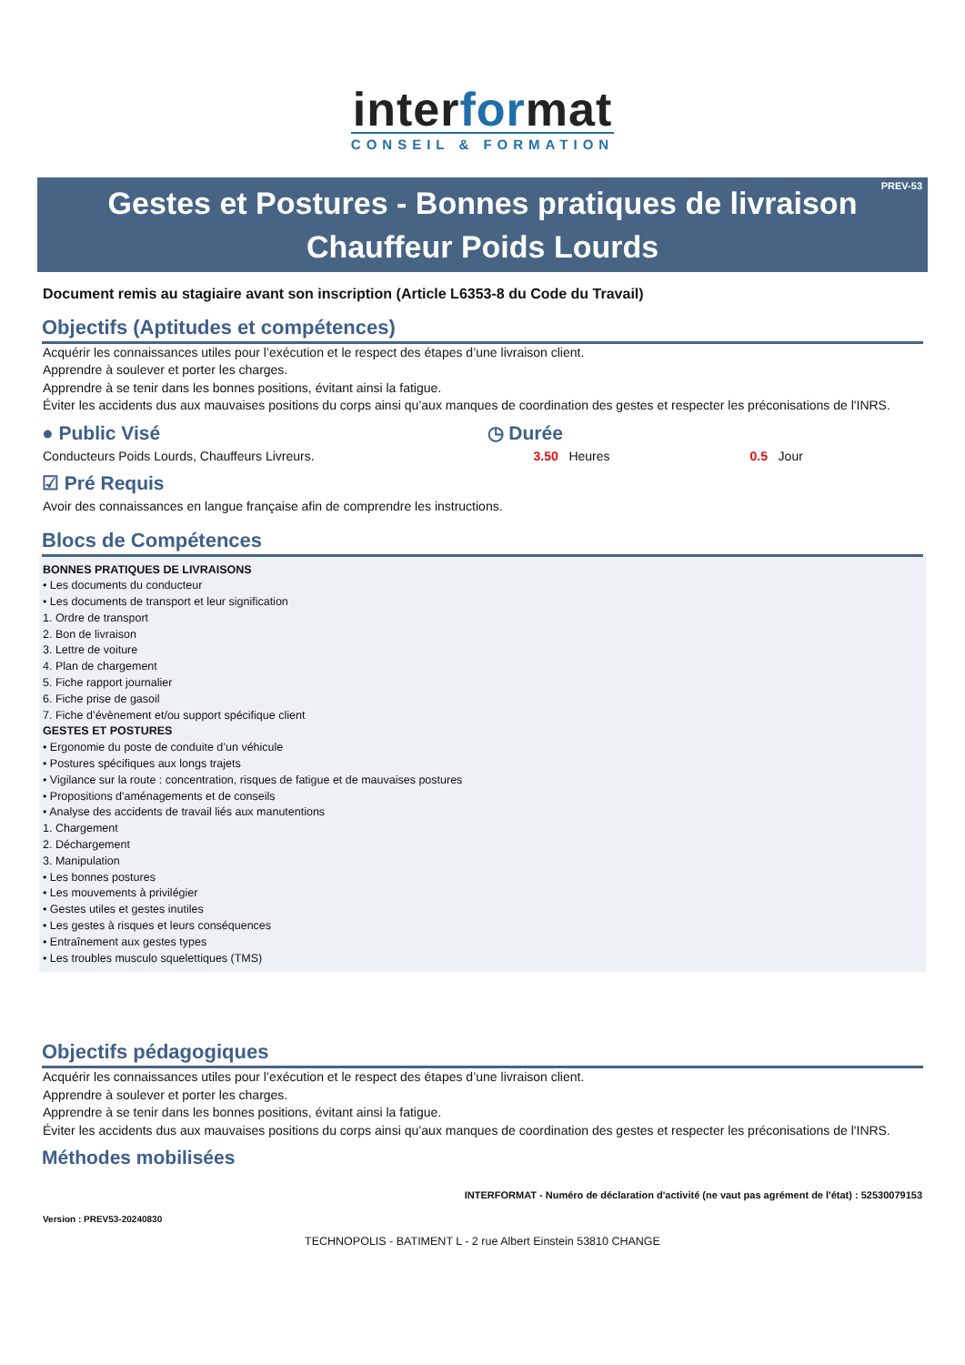interformat
CONSEIL & FORMATION
PREV-53 Gestes et Postures - Bonnes pratiques de livraison
Chauffeur Poids Lourds
Document remis au stagiaire avant son inscription (Article L6353-8 du Code du Travail)
Objectifs (Aptitudes et compétences)
Acquérir les connaissances utiles pour l’exécution et le respect des étapes d’une livraison client.
Apprendre à soulever et porter les charges.
Apprendre à se tenir dans les bonnes positions, évitant ainsi la fatigue.
Éviter les accidents dus aux mauvaises positions du corps ainsi qu’aux manques de coordination des gestes et respecter les préconisations de l'INRS.
● Public Visé
Conducteurs Poids Lourds, Chauffeurs Livreurs.
◷ Durée
3.50 Heures 0.5 Jour
☑ Pré Requis
Avoir des connaissances en langue française afin de comprendre les instructions.
Blocs de Compétences
BONNES PRATIQUES DE LIVRAISONS
• Les documents du conducteur
• Les documents de transport et leur signification
1. Ordre de transport
2. Bon de livraison
3. Lettre de voiture
4. Plan de chargement
5. Fiche rapport journalier
6. Fiche prise de gasoil
7. Fiche d’évènement et/ou support spécifique client
GESTES ET POSTURES
• Ergonomie du poste de conduite d’un véhicule
• Postures spécifiques aux longs trajets
• Vigilance sur la route : concentration, risques de fatigue et de mauvaises postures
• Propositions d'aménagements et de conseils
• Analyse des accidents de travail liés aux manutentions
1. Chargement
2. Déchargement
3. Manipulation
• Les bonnes postures
• Les mouvements à privilégier
• Gestes utiles et gestes inutiles
• Les gestes à risques et leurs conséquences
• Entraînement aux gestes types
• Les troubles musculo squelettiques (TMS)
Objectifs pédagogiques
Acquérir les connaissances utiles pour l’exécution et le respect des étapes d’une livraison client.
Apprendre à soulever et porter les charges.
Apprendre à se tenir dans les bonnes positions, évitant ainsi la fatigue.
Éviter les accidents dus aux mauvaises positions du corps ainsi qu’aux manques de coordination des gestes et respecter les préconisations de l'INRS.
Méthodes mobilisées
INTERFORMAT - Numéro de déclaration d'activité (ne vaut pas agrément de l'état) : 52530079153
Version : PREV53-20240830
TECHNOPOLIS - BATIMENT L - 2 rue Albert Einstein 53810 CHANGE